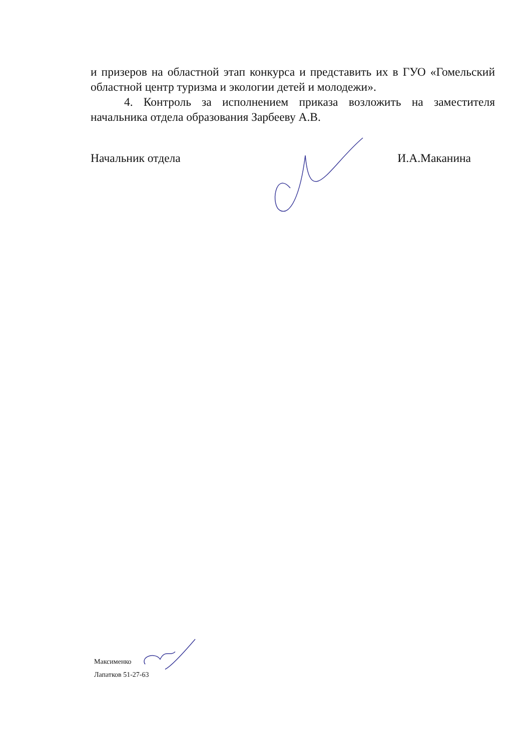и призеров на областной этап конкурса и представить их в ГУО «Гомельский областной центр туризма и экологии детей и молодежи».
4. Контроль за исполнением приказа возложить на заместителя начальника отдела образования Зарбееву А.В.
Начальник отдела И.А.Маканина
Максименко
Лапатков 51-27-63